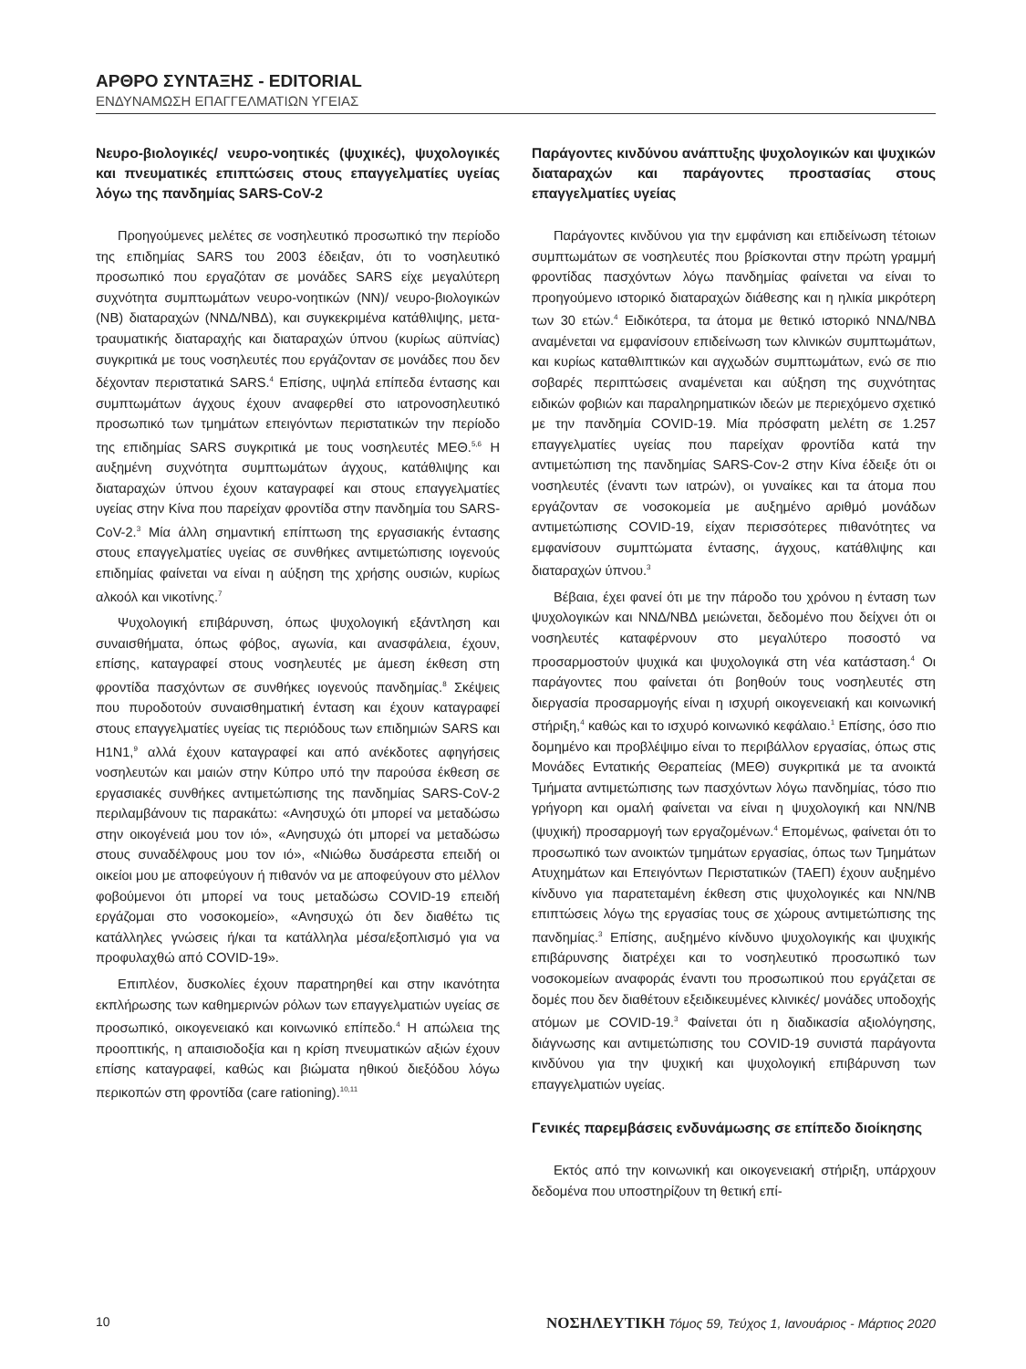ΑΡΘΡΟ ΣΥΝΤΑΞΗΣ - EDITORIAL
ΕΝΔΥΝΑΜΩΣΗ ΕΠΑΓΓΕΛΜΑΤΙΩΝ ΥΓΕΙΑΣ
Νευρο-βιολογικές/ νευρο-νοητικές (ψυχικές), ψυχολογικές και πνευματικές επιπτώσεις στους επαγγελματίες υγείας λόγω της πανδημίας SARS-CoV-2
Προηγούμενες μελέτες σε νοσηλευτικό προσωπικό την περίοδο της επιδημίας SARS του 2003 έδειξαν, ότι το νοσηλευτικό προσωπικό που εργαζόταν σε μονάδες SARS είχε μεγαλύτερη συχνότητα συμπτωμάτων νευρο-νοητικών (ΝΝ)/ νευρο-βιολογικών (ΝΒ) διαταραχών (ΝΝΔ/ΝΒΔ), και συγκεκριμένα κατάθλιψης, μετα-τραυματικής διαταραχής και διαταραχών ύπνου (κυρίως αϋπνίας) συγκριτικά με τους νοσηλευτές που εργάζονταν σε μονάδες που δεν δέχονταν περιστατικά SARS.<sup>4</sup> Επίσης, υψηλά επίπεδα έντασης και συμπτωμάτων άγχους έχουν αναφερθεί στο ιατρονοσηλευτικό προσωπικό των τμημάτων επειγόντων περιστατικών την περίοδο της επιδημίας SARS συγκριτικά με τους νοσηλευτές ΜΕΘ.<sup>5,6</sup> Η αυξημένη συχνότητα συμπτωμάτων άγχους, κατάθλιψης και διαταραχών ύπνου έχουν καταγραφεί και στους επαγγελματίες υγείας στην Κίνα που παρείχαν φροντίδα στην πανδημία του SARS-CoV-2.<sup>3</sup> Μία άλλη σημαντική επίπτωση της εργασιακής έντασης στους επαγγελματίες υγείας σε συνθήκες αντιμετώπισης ιογενούς επιδημίας φαίνεται να είναι η αύξηση της χρήσης ουσιών, κυρίως αλκοόλ και νικοτίνης.<sup>7</sup>
Ψυχολογική επιβάρυνση, όπως ψυχολογική εξάντληση και συναισθήματα, όπως φόβος, αγωνία, και ανασφάλεια, έχουν, επίσης, καταγραφεί στους νοσηλευτές με άμεση έκθεση στη φροντίδα πασχόντων σε συνθήκες ιογενούς πανδημίας.<sup>8</sup> Σκέψεις που πυροδοτούν συναισθηματική ένταση και έχουν καταγραφεί στους επαγγελματίες υγείας τις περιόδους των επιδημιών SARS και H1N1,<sup>9</sup> αλλά έχουν καταγραφεί και από ανέκδοτες αφηγήσεις νοσηλευτών και μαιών στην Κύπρο υπό την παρούσα έκθεση σε εργασιακές συνθήκες αντιμετώπισης της πανδημίας SARS-CoV-2 περιλαμβάνουν τις παρακάτω: «Ανησυχώ ότι μπορεί να μεταδώσω στην οικογένειά μου τον ιό», «Ανησυχώ ότι μπορεί να μεταδώσω στους συναδέλφους μου τον ιό», «Νιώθω δυσάρεστα επειδή οι οικείοι μου με αποφεύγουν ή πιθανόν να με αποφεύγουν στο μέλλον φοβούμενοι ότι μπορεί να τους μεταδώσω COVID-19 επειδή εργάζομαι στο νοσοκομείο», «Ανησυχώ ότι δεν διαθέτω τις κατάλληλες γνώσεις ή/και τα κατάλληλα μέσα/εξοπλισμό για να προφυλαχθώ από COVID-19».
Επιπλέον, δυσκολίες έχουν παρατηρηθεί και στην ικανότητα εκπλήρωσης των καθημερινών ρόλων των επαγγελματιών υγείας σε προσωπικό, οικογενειακό και κοινωνικό επίπεδο.<sup>4</sup> Η απώλεια της προοπτικής, η απαισιοδοξία και η κρίση πνευματικών αξιών έχουν επίσης καταγραφεί, καθώς και βιώματα ηθικού διεξόδου λόγω περικοπών στη φροντίδα (care rationing).<sup>10,11</sup>
Παράγοντες κινδύνου ανάπτυξης ψυχολογικών και ψυχικών διαταραχών και παράγοντες προστασίας στους επαγγελματίες υγείας
Παράγοντες κινδύνου για την εμφάνιση και επιδείνωση τέτοιων συμπτωμάτων σε νοσηλευτές που βρίσκονται στην πρώτη γραμμή φροντίδας πασχόντων λόγω πανδημίας φαίνεται να είναι το προηγούμενο ιστορικό διαταραχών διάθεσης και η ηλικία μικρότερη των 30 ετών.<sup>4</sup> Ειδικότερα, τα άτομα με θετικό ιστορικό ΝΝΔ/ΝΒΔ αναμένεται να εμφανίσουν επιδείνωση των κλινικών συμπτωμάτων, και κυρίως καταθλιπτικών και αγχωδών συμπτωμάτων, ενώ σε πιο σοβαρές περιπτώσεις αναμένεται και αύξηση της συχνότητας ειδικών φοβιών και παραληρηματικών ιδεών με περιεχόμενο σχετικό με την πανδημία COVID-19. Μία πρόσφατη μελέτη σε 1.257 επαγγελματίες υγείας που παρείχαν φροντίδα κατά την αντιμετώπιση της πανδημίας SARS-Cov-2 στην Κίνα έδειξε ότι οι νοσηλευτές (έναντι των ιατρών), οι γυναίκες και τα άτομα που εργάζονταν σε νοσοκομεία με αυξημένο αριθμό μονάδων αντιμετώπισης COVID-19, είχαν περισσότερες πιθανότητες να εμφανίσουν συμπτώματα έντασης, άγχους, κατάθλιψης και διαταραχών ύπνου.<sup>3</sup>
Βέβαια, έχει φανεί ότι με την πάροδο του χρόνου η ένταση των ψυχολογικών και ΝΝΔ/ΝΒΔ μειώνεται, δεδομένο που δείχνει ότι οι νοσηλευτές καταφέρνουν στο μεγαλύτερο ποσοστό να προσαρμοστούν ψυχικά και ψυχολογικά στη νέα κατάσταση.<sup>4</sup> Οι παράγοντες που φαίνεται ότι βοηθούν τους νοσηλευτές στη διεργασία προσαρμογής είναι η ισχυρή οικογενειακή και κοινωνική στήριξη,<sup>4</sup> καθώς και το ισχυρό κοινωνικό κεφάλαιο.<sup>1</sup> Επίσης, όσο πιο δομημένο και προβλέψιμο είναι το περιβάλλον εργασίας, όπως στις Μονάδες Εντατικής Θεραπείας (ΜΕΘ) συγκριτικά με τα ανοικτά Τμήματα αντιμετώπισης των πασχόντων λόγω πανδημίας, τόσο πιο γρήγορη και ομαλή φαίνεται να είναι η ψυχολογική και ΝΝ/ΝΒ (ψυχική) προσαρμογή των εργαζομένων.<sup>4</sup> Επομένως, φαίνεται ότι το προσωπικό των ανοικτών τμημάτων εργασίας, όπως των Τμημάτων Ατυχημάτων και Επειγόντων Περιστατικών (ΤΑΕΠ) έχουν αυξημένο κίνδυνο για παρατεταμένη έκθεση στις ψυχολογικές και ΝΝ/ΝΒ επιπτώσεις λόγω της εργασίας τους σε χώρους αντιμετώπισης της πανδημίας.<sup>3</sup> Επίσης, αυξημένο κίνδυνο ψυχολογικής και ψυχικής επιβάρυνσης διατρέχει και το νοσηλευτικό προσωπικό των νοσοκομείων αναφοράς έναντι του προσωπικού που εργάζεται σε δομές που δεν διαθέτουν εξειδικευμένες κλινικές/ μονάδες υποδοχής ατόμων με COVID-19.<sup>3</sup> Φαίνεται ότι η διαδικασία αξιολόγησης, διάγνωσης και αντιμετώπισης του COVID-19 συνιστά παράγοντα κινδύνου για την ψυχική και ψυχολογική επιβάρυνση των επαγγελματιών υγείας.
Γενικές παρεμβάσεις ενδυνάμωσης σε επίπεδο διοίκησης
Εκτός από την κοινωνική και οικογενειακή στήριξη, υπάρχουν δεδομένα που υποστηρίζουν τη θετική επί-
10 ΝΟΣΗΛΕΥΤΙΚΗ Τόμος 59, Τεύχος 1, Ιανουάριος - Μάρτιος 2020